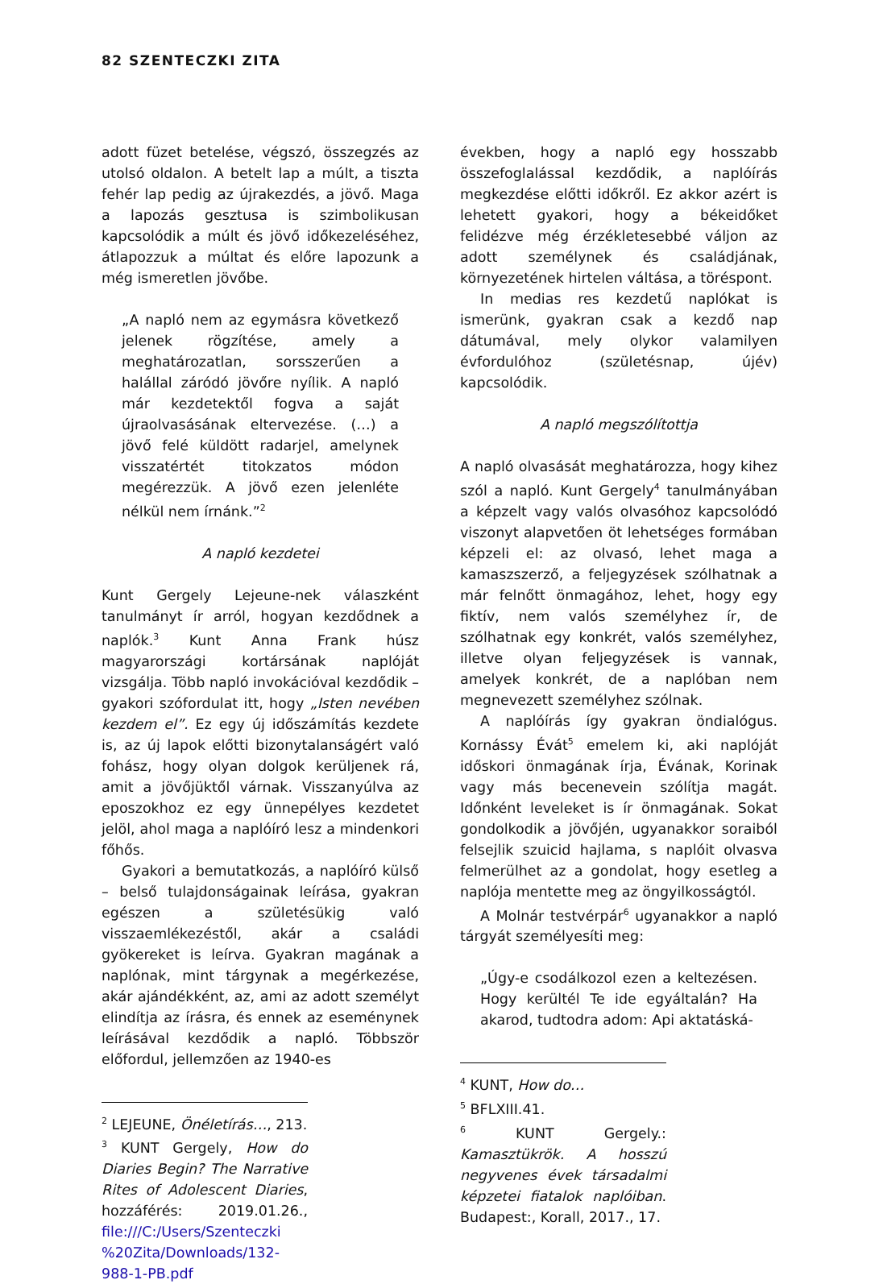82 SZENTECZKI ZITA
adott füzet betelése, végszó, összegzés az utolsó oldalon. A betelt lap a múlt, a tiszta fehér lap pedig az újrakezdés, a jövő. Maga a lapozás gesztusa is szimbolikusan kapcsolódik a múlt és jövő időkezeléséhez, átlapozzuk a múltat és előre lapozunk a még ismeretlen jövőbe.
„A napló nem az egymásra következő jelenek rögzítése, amely a meghatározatlan, sorsszerűen a halállal záródó jövőre nyílik. A napló már kezdetektől fogva a saját újraolvasásának eltervezése. (…) a jövő felé küldött radarjel, amelynek visszatértét titokzatos módon megérezzük. A jövő ezen jelenléte nélkül nem írnánk.”<sup>2</sup>
A napló kezdetei
Kunt Gergely Lejeune-nek válaszként tanulmányt ír arról, hogyan kezdődnek a naplók.<sup>3</sup> Kunt Anna Frank húsz magyarországi kortársának naplóját vizsgálja. Több napló invokációval kezdődik – gyakori szófordulat itt, hogy „Isten nevében kezdem el”. Ez egy új időszámítás kezdete is, az új lapok előtti bizonytalanságért való fohász, hogy olyan dolgok kerüljenek rá, amit a jövőjüktől várnak. Visszanyúlva az eposzokhoz ez egy ünnepélyes kezdetet jelöl, ahol maga a naplóíró lesz a mindenkori főhős.
Gyakori a bemutatkozás, a naplóíró külső – belső tulajdonságainak leírása, gyakran egészen a születésükig való visszaemlékezéstől, akár a családi gyökereket is leírva. Gyakran magának a naplónak, mint tárgynak a megérkezése, akár ajándékként, az, ami az adott személyt elindítja az írásra, és ennek az eseménynek leírásával kezdődik a napló. Többször előfordul, jellemzően az 1940-es
<sup>2</sup> LEJEUNE, Önéletírás…, 213.
<sup>3</sup> KUNT Gergely, How do Diaries Begin? The Narrative Rites of Adolescent Diaries, hozzáférés: 2019.01.26., file:///C:/Users/Szenteczki %20Zita/Downloads/132-988-1-PB.pdf
években, hogy a napló egy hosszabb összefoglalással kezdődik, a naplóírás megkezdése előtti időkről. Ez akkor azért is lehetett gyakori, hogy a békeidőket felidézve még érzékletesebbé váljon az adott személynek és családjának, környezetének hirtelen váltása, a töréspont.
In medias res kezdetű naplókat is ismerünk, gyakran csak a kezdő nap dátumával, mely olykor valamilyen évfordulóhoz (születésnap, újév) kapcsolódik.
A napló megszólítottja
A napló olvasását meghatározza, hogy kihez szól a napló. Kunt Gergely<sup>4</sup> tanulmányában a képzelt vagy valós olvasóhoz kapcsolódó viszonyt alapvetően öt lehetséges formában képzeli el: az olvasó, lehet maga a kamaszszerző, a feljegyzések szólhatnak a már felnőtt önmagához, lehet, hogy egy fiktív, nem valós személyhez ír, de szólhatnak egy konkrét, valós személyhez, illetve olyan feljegyzések is vannak, amelyek konkrét, de a naplóban nem megnevezett személyhez szólnak.
A naplóírás így gyakran öndialógus. Kornássy Évát<sup>5</sup> emelem ki, aki naplóját időskori önmagának írja, Évának, Korinak vagy más becenevein szólítja magát. Időnként leveleket is ír önmagának. Sokat gondolkodik a jövőjén, ugyanakkor soraiból felsejlik szuicid hajlama, s naplóit olvasva felmerülhet az a gondolat, hogy esetleg a naplója mentette meg az öngyilkosságtól.
A Molnár testvérpár<sup>6</sup> ugyanakkor a napló tárgyát személyesíti meg:
„Úgy-e csodálkozol ezen a keltezésen. Hogy kerültél Te ide egyáltalán? Ha akarod, tudtodra adom: Api aktatáská-
<sup>4</sup> KUNT, How do…
<sup>5</sup> BFLXIII.41.
<sup>6</sup> KUNT Gergely.: Kamasztükrök. A hosszú negyvenes évek társadalmi képzetei fiatalok naplóiban. Budapest:, Korall, 2017., 17.